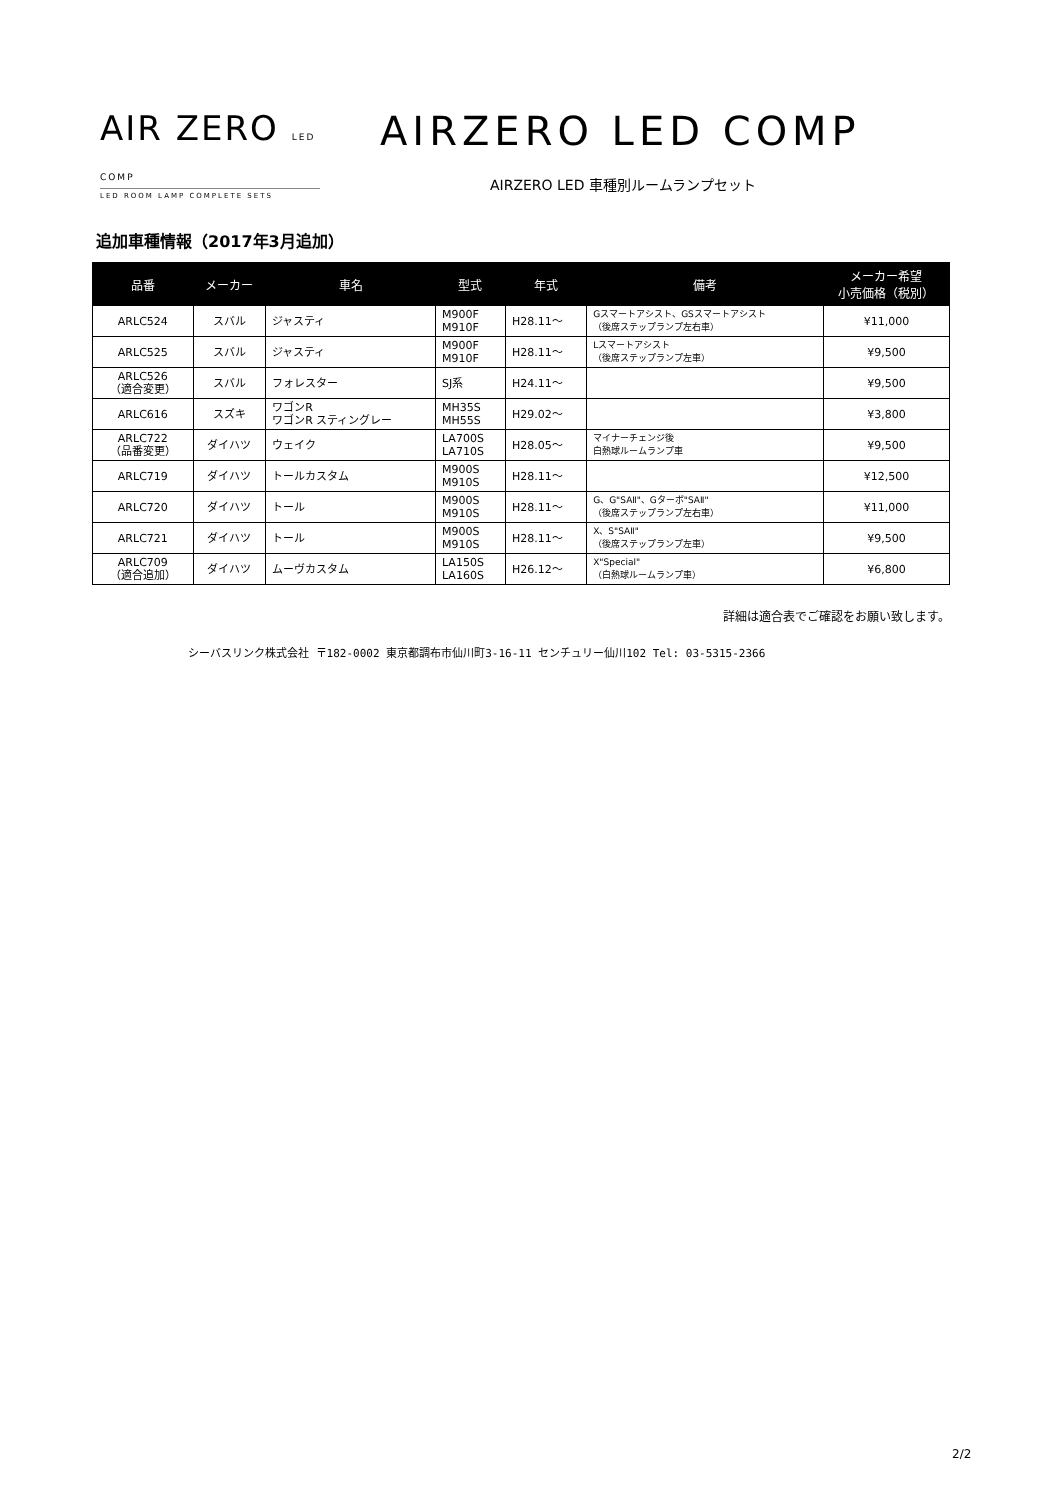AIR ZERO LED COMP
LED ROOM LAMP COMPLETE SETS
AIRZERO LED COMP
AIRZERO LED 車種別ルームランプセット
追加車種情報（2017年3月追加）
| 品番 | メーカー | 車名 | 型式 | 年式 | 備考 | メーカー希望 小売価格（税別） |
| --- | --- | --- | --- | --- | --- | --- |
| ARLC524 | スバル | ジャスティ | M900F M910F | H28.11～ | Gスマートアシスト、GSスマートアシスト （後席ステップランプ左右車） | ¥11,000 |
| ARLC525 | スバル | ジャスティ | M900F M910F | H28.11～ | Lスマートアシスト （後席ステップランプ左車） | ¥9,500 |
| ARLC526 （適合変更） | スバル | フォレスター | SJ系 | H24.11～ | | ¥9,500 |
| ARLC616 | スズキ | ワゴンR ワゴンR スティングレー | MH35S MH55S | H29.02～ | | ¥3,800 |
| ARLC722 （品番変更） | ダイハツ | ウェイク | LA700S LA710S | H28.05～ | マイナーチェンジ後 白熱球ルームランプ車 | ¥9,500 |
| ARLC719 | ダイハツ | トールカスタム | M900S M910S | H28.11～ | | ¥12,500 |
| ARLC720 | ダイハツ | トール | M900S M910S | H28.11～ | G、G"SAⅡ"、Gターボ"SAⅡ" （後席ステップランプ左右車） | ¥11,000 |
| ARLC721 | ダイハツ | トール | M900S M910S | H28.11～ | X、S"SAⅡ" （後席ステップランプ左車） | ¥9,500 |
| ARLC709 （適合追加） | ダイハツ | ムーヴカスタム | LA150S LA160S | H26.12～ | X"Special" （白熱球ルームランプ車） | ¥6,800 |
詳細は適合表でご確認をお願い致します。
シーバスリンク株式会社 〒182-0002 東京都調布市仙川町3-16-11 センチュリー仙川102 Tel: 03-5315-2366
2/2